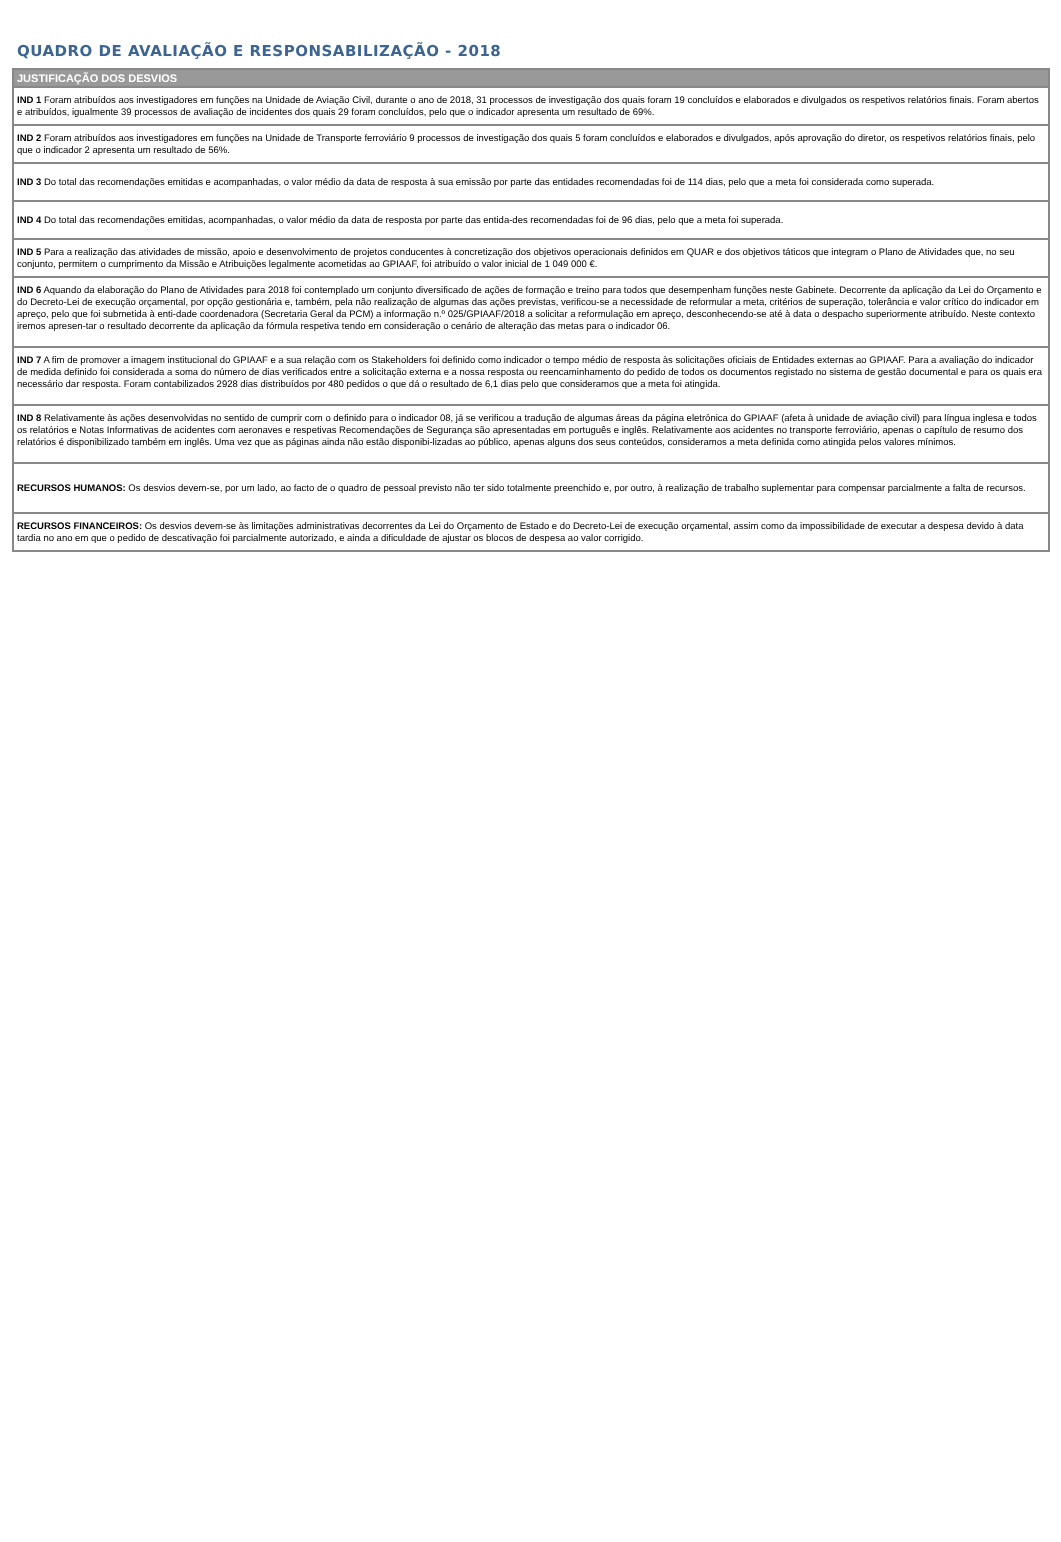QUADRO DE AVALIAÇÃO E RESPONSABILIZAÇÃO - 2018
| JUSTIFICAÇÃO DOS DESVIOS |
| --- |
| IND 1 Foram atribuídos aos investigadores em funções na Unidade de Aviação Civil, durante o ano de 2018, 31 processos de investigação dos quais foram 19 concluídos e elaborados e divulgados os respetivos relatórios finais. Foram abertos e atribuídos, igualmente 39 processos de avaliação de incidentes dos quais 29 foram concluídos, pelo que o indicador apresenta um resultado de 69%. |
| IND 2 Foram atribuídos aos investigadores em funções na Unidade de Transporte ferroviário 9 processos de investigação dos quais 5 foram concluídos e elaborados e divulgados, após aprovação do diretor, os respetivos relatórios finais, pelo que o indicador 2 apresenta um resultado de 56%. |
| IND 3 Do total das recomendações emitidas e acompanhadas, o valor médio da data de resposta à sua emissão por parte das entidades recomendadas foi de 114 dias, pelo que a meta foi considerada como superada. |
| IND 4 Do total das recomendações emitidas, acompanhadas, o valor médio da data de resposta por parte das entida-des recomendadas foi de 96 dias, pelo que a meta foi superada. |
| IND 5 Para a realização das atividades de missão, apoio e desenvolvimento de projetos conducentes à concretização dos objetivos operacionais definidos em QUAR e dos objetivos táticos que integram o Plano de Atividades que, no seu conjunto, permitem o cumprimento da Missão e Atribuições legalmente acometidas ao GPIAAF, foi atribuído o valor inicial de 1 049 000 €. |
| IND 6 Aquando da elaboração do Plano de Atividades para 2018 foi contemplado um conjunto diversificado de ações de formação e treino para todos que desempenham funções neste Gabinete. Decorrente da aplicação da Lei do Orçamento e do Decreto-Lei de execução orçamental, por opção gestionária e, também, pela não realização de algumas das ações previstas, verificou-se a necessidade de reformular a meta, critérios de superação, tolerância e valor crítico do indicador em apreço, pelo que foi submetida à enti-dade coordenadora (Secretaria Geral da PCM) a informação n.º 025/GPIAAF/2018 a solicitar a reformulação em apreço, desconhecendo-se até à data o despacho superiormente atribuído. Neste contexto iremos apresen-tar o resultado decorrente da aplicação da fórmula respetiva tendo em consideração o cenário de alteração das metas para o indicador 06. |
| IND 7 A fim de promover a imagem institucional do GPIAAF e a sua relação com os Stakeholders foi definido como indicador o tempo médio de resposta às solicitações oficiais de Entidades externas ao GPIAAF. Para a avaliação do indicador de medida definido foi considerada a soma do número de dias verificados entre a solicitação externa e a nossa resposta ou reencaminhamento do pedido de todos os documentos registado no sistema de gestão documental e para os quais era necessário dar resposta. Foram contabilizados 2928 dias distribuídos por 480 pedidos o que dá o resultado de 6,1 dias pelo que consideramos que a meta foi atingida. |
| IND 8 Relativamente às ações desenvolvidas no sentido de cumprir com o definido para o indicador 08, já se verificou a tradução de algumas áreas da página eletrónica do GPIAAF (afeta à unidade de aviação civil) para língua inglesa e todos os relatórios e Notas Informativas de acidentes com aeronaves e respetivas Recomendações de Segurança são apresentadas em português e inglês. Relativamente aos acidentes no transporte ferroviário, apenas o capítulo de resumo dos relatórios é disponibilizado também em inglês. Uma vez que as páginas ainda não estão disponibi-lizadas ao público, apenas alguns dos seus conteúdos, consideramos a meta definida como atingida pelos valores mínimos. |
| RECURSOS HUMANOS: Os desvios devem-se, por um lado, ao facto de o quadro de pessoal previsto não ter sido totalmente preenchido e, por outro, à realização de trabalho suplementar para compensar parcialmente a falta de recursos. |
| RECURSOS FINANCEIROS: Os desvios devem-se às limitações administrativas decorrentes da Lei do Orçamento de Estado e do Decreto-Lei de execução orçamental, assim como da impossibilidade de executar a despesa devido à data tardia no ano em que o pedido de descativação foi parcialmente autorizado, e ainda a dificuldade de ajustar os blocos de despesa ao valor corrigido. |